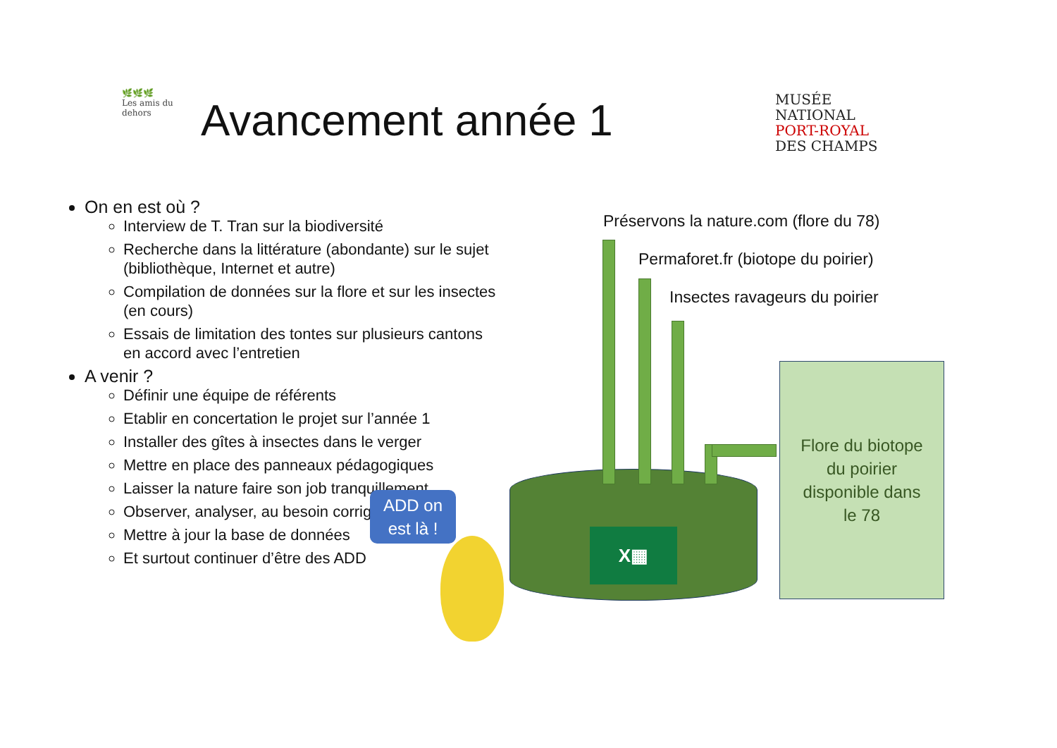🌿🌿🌿
Les amis du dehors
Avancement année 1
MUSÉE
NATIONAL
PORT-ROYAL
DES CHAMPS
On en est où ?
Interview de T. Tran sur la biodiversité
Recherche dans la littérature (abondante) sur le sujet (bibliothèque, Internet et autre)
Compilation de données sur la flore et sur les insectes (en cours)
Essais de limitation des tontes sur plusieurs cantons en accord avec l’entretien
A venir ?
Définir une équipe de référents
Etablir en concertation le projet sur l’année 1
Installer des gîtes à insectes dans le verger
Mettre en place des panneaux pédagogiques
Laisser la nature faire son job tranquillement
Observer, analyser, au besoin corriger
Mettre à jour la base de données
Et surtout continuer d’être des ADD
Préservons la nature.com (flore du 78)
Permaforet.fr (biotope du poirier)
Insectes ravageurs du poirier
X▦
Flore du biotope
du poirier
disponible dans
le 78
ADD on
est là !